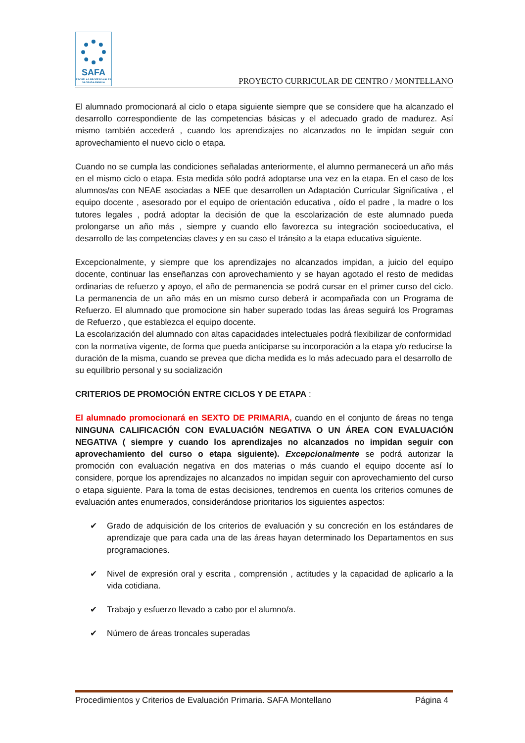SAFA
ESCUELAS PROFESIONALES
SAGRADA FAMILIA
PROYECTO CURRICULAR DE CENTRO / MONTELLANO
El alumnado promocionará al ciclo o etapa siguiente siempre que se considere que ha alcanzado el desarrollo correspondiente de las competencias básicas y el adecuado grado de madurez. Así mismo también accederá , cuando los aprendizajes no alcanzados no le impidan seguir con aprovechamiento el nuevo ciclo o etapa.
Cuando no se cumpla las condiciones señaladas anteriormente, el alumno permanecerá un año más en el mismo ciclo o etapa. Esta medida sólo podrá adoptarse una vez en la etapa. En el caso de los alumnos/as con NEAE asociadas a NEE que desarrollen un Adaptación Curricular Significativa , el equipo docente , asesorado por el equipo de orientación educativa , oído el padre , la madre o los tutores legales , podrá adoptar la decisión de que la escolarización de este alumnado pueda prolongarse un año más , siempre y cuando ello favorezca su integración socioeducativa, el desarrollo de las competencias claves y en su caso el tránsito a la etapa educativa siguiente.
Excepcionalmente, y siempre que los aprendizajes no alcanzados impidan, a juicio del equipo docente, continuar las enseñanzas con aprovechamiento y se hayan agotado el resto de medidas ordinarias de refuerzo y apoyo, el año de permanencia se podrá cursar en el primer curso del ciclo. La permanencia de un año más en un mismo curso deberá ir acompañada con un Programa de Refuerzo. El alumnado que promocione sin haber superado todas las áreas seguirá los Programas de Refuerzo , que establezca el equipo docente.
La escolarización del alumnado con altas capacidades intelectuales podrá flexibilizar de conformidad con la normativa vigente, de forma que pueda anticiparse su incorporación a la etapa y/o reducirse la duración de la misma, cuando se prevea que dicha medida es lo más adecuado para el desarrollo de su equilibrio personal y su socialización
CRITERIOS DE PROMOCIÓN ENTRE CICLOS Y DE ETAPA :
El alumnado promocionará en SEXTO DE PRIMARIA, cuando en el conjunto de áreas no tenga NINGUNA CALIFICACIÓN CON EVALUACIÓN NEGATIVA O UN ÁREA CON EVALUACIÓN NEGATIVA ( siempre y cuando los aprendizajes no alcanzados no impidan seguir con aprovechamiento del curso o etapa siguiente). Excepcionalmente se podrá autorizar la promoción con evaluación negativa en dos materias o más cuando el equipo docente así lo considere, porque los aprendizajes no alcanzados no impidan seguir con aprovechamiento del curso o etapa siguiente. Para la toma de estas decisiones, tendremos en cuenta los criterios comunes de evaluación antes enumerados, considerándose prioritarios los siguientes aspectos:
✔ Grado de adquisición de los criterios de evaluación y su concreción en los estándares de aprendizaje que para cada una de las áreas hayan determinado los Departamentos en sus programaciones.
✔ Nivel de expresión oral y escrita , comprensión , actitudes y la capacidad de aplicarlo a la vida cotidiana.
✔ Trabajo y esfuerzo llevado a cabo por el alumno/a.
✔ Número de áreas troncales superadas
Procedimientos y Criterios de Evaluación Primaria. SAFA Montellano Página 4